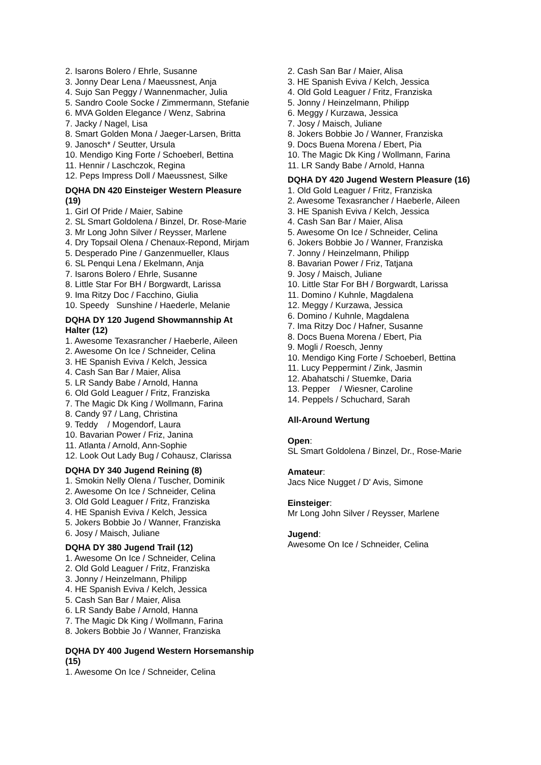2. Isarons Bolero / Ehrle, Susanne
3. Jonny Dear Lena / Maeussnest, Anja
4. Sujo San Peggy / Wannenmacher, Julia
5. Sandro Coole Socke / Zimmermann, Stefanie
6. MVA Golden Elegance / Wenz, Sabrina
7. Jacky / Nagel, Lisa
8. Smart Golden Mona / Jaeger-Larsen, Britta
9. Janosch* / Seutter, Ursula
10. Mendigo King Forte / Schoeberl, Bettina
11. Hennir / Laschczok, Regina
12. Peps Impress Doll / Maeussnest, Silke
DQHA DN 420 Einsteiger Western Pleasure (19)
1. Girl Of Pride / Maier, Sabine
2. SL Smart Goldolena / Binzel, Dr. Rose-Marie
3. Mr Long John Silver / Reysser, Marlene
4. Dry Topsail Olena / Chenaux-Repond, Mirjam
5. Desperado Pine / Ganzenmueller, Klaus
6. SL Penqui Lena / Ekelmann, Anja
7. Isarons Bolero / Ehrle, Susanne
8. Little Star For BH / Borgwardt, Larissa
9. Ima Ritzy Doc / Facchino, Giulia
10. Speedy Sunshine / Haederle, Melanie
DQHA DY 120 Jugend Showmannship At Halter (12)
1. Awesome Texasrancher / Haeberle, Aileen
2. Awesome On Ice / Schneider, Celina
3. HE Spanish Eviva / Kelch, Jessica
4. Cash San Bar / Maier, Alisa
5. LR Sandy Babe / Arnold, Hanna
6. Old Gold Leaguer / Fritz, Franziska
7. The Magic Dk King / Wollmann, Farina
8. Candy 97 / Lang, Christina
9. Teddy / Mogendorf, Laura
10. Bavarian Power / Friz, Janina
11. Atlanta / Arnold, Ann-Sophie
12. Look Out Lady Bug / Cohausz, Clarissa
DQHA DY 340 Jugend Reining (8)
1. Smokin Nelly Olena / Tuscher, Dominik
2. Awesome On Ice / Schneider, Celina
3. Old Gold Leaguer / Fritz, Franziska
4. HE Spanish Eviva / Kelch, Jessica
5. Jokers Bobbie Jo / Wanner, Franziska
6. Josy / Maisch, Juliane
DQHA DY 380 Jugend Trail (12)
1. Awesome On Ice / Schneider, Celina
2. Old Gold Leaguer / Fritz, Franziska
3. Jonny / Heinzelmann, Philipp
4. HE Spanish Eviva / Kelch, Jessica
5. Cash San Bar / Maier, Alisa
6. LR Sandy Babe / Arnold, Hanna
7. The Magic Dk King / Wollmann, Farina
8. Jokers Bobbie Jo / Wanner, Franziska
DQHA DY 400 Jugend Western Horsemanship (15)
1. Awesome On Ice / Schneider, Celina
2. Cash San Bar / Maier, Alisa
3. HE Spanish Eviva / Kelch, Jessica
4. Old Gold Leaguer / Fritz, Franziska
5. Jonny / Heinzelmann, Philipp
6. Meggy / Kurzawa, Jessica
7. Josy / Maisch, Juliane
8. Jokers Bobbie Jo / Wanner, Franziska
9. Docs Buena Morena / Ebert, Pia
10. The Magic Dk King / Wollmann, Farina
11. LR Sandy Babe / Arnold, Hanna
DQHA DY 420 Jugend Western Pleasure (16)
1. Old Gold Leaguer / Fritz, Franziska
2. Awesome Texasrancher / Haeberle, Aileen
3. HE Spanish Eviva / Kelch, Jessica
4. Cash San Bar / Maier, Alisa
5. Awesome On Ice / Schneider, Celina
6. Jokers Bobbie Jo / Wanner, Franziska
7. Jonny / Heinzelmann, Philipp
8. Bavarian Power / Friz, Tatjana
9. Josy / Maisch, Juliane
10. Little Star For BH / Borgwardt, Larissa
11. Domino / Kuhnle, Magdalena
12. Meggy / Kurzawa, Jessica
6. Domino / Kuhnle, Magdalena
7. Ima Ritzy Doc / Hafner, Susanne
8. Docs Buena Morena / Ebert, Pia
9. Mogli / Roesch, Jenny
10. Mendigo King Forte / Schoeberl, Bettina
11. Lucy Peppermint / Zink, Jasmin
12. Abahatschi / Stuemke, Daria
13. Pepper / Wiesner, Caroline
14. Peppels / Schuchard, Sarah
All-Around Wertung
Open:
SL Smart Goldolena / Binzel, Dr., Rose-Marie
Amateur:
Jacs Nice Nugget / D' Avis, Simone
Einsteiger:
Mr Long John Silver / Reysser, Marlene
Jugend:
Awesome On Ice / Schneider, Celina